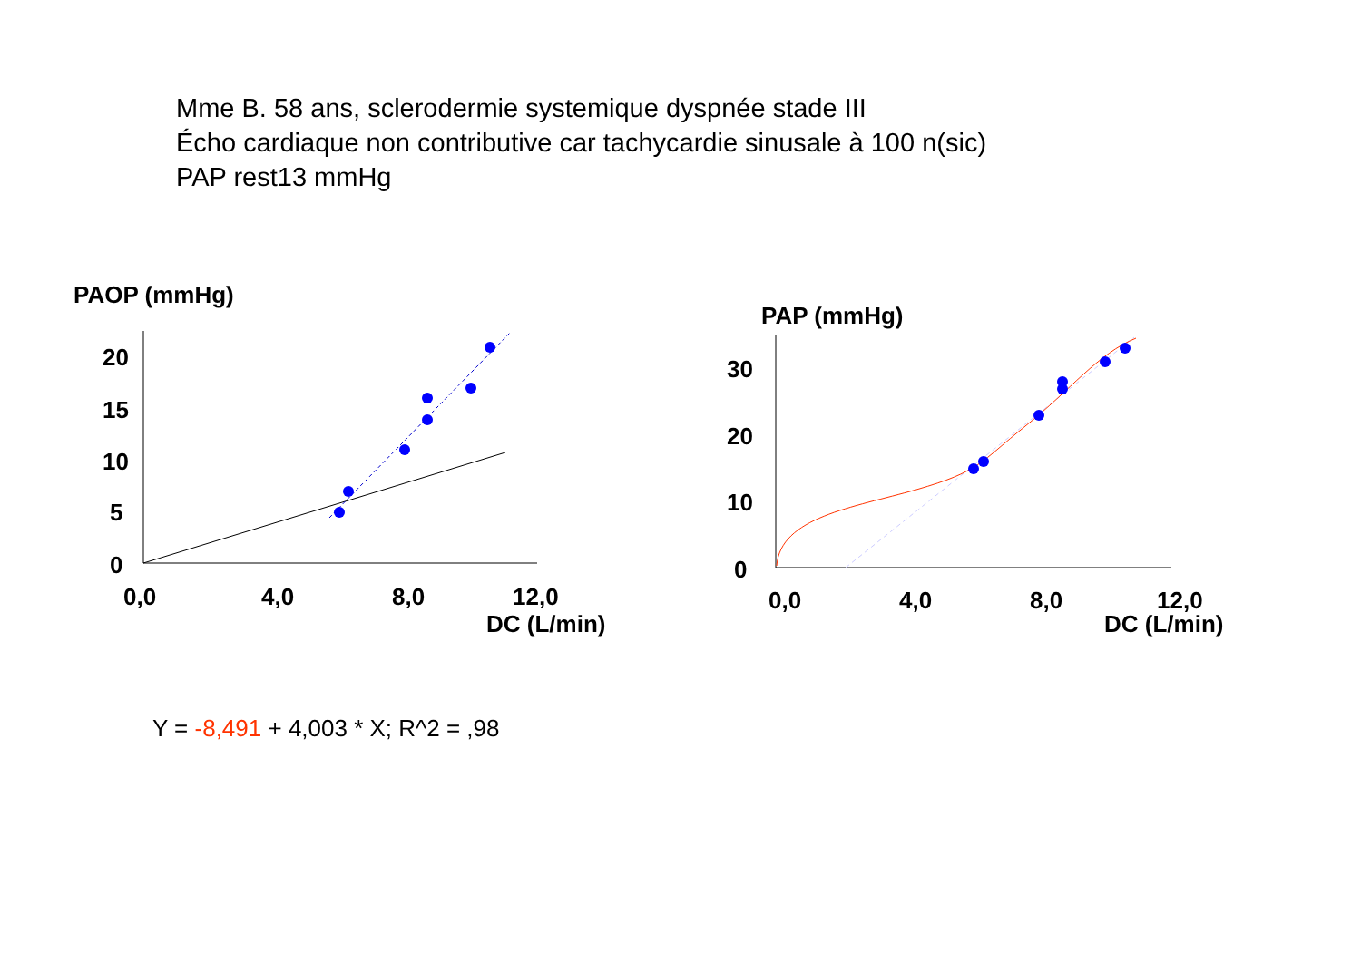Mme B. 58 ans, sclerodermie systemique dyspnée stade III
Écho cardiaque non contributive car tachycardie sinusale à 100 n(sic)
PAP rest13 mmHg
PAOP (mmHg)
20
15
10
5
0
0,0
4,0
8,0
12,0
DC (L/min)
PAP (mmHg)
30
20
10
0
0,0
4,0
8,0
12,0
DC (L/min)
Y = -8,491 + 4,003 * X; R^2 = ,98